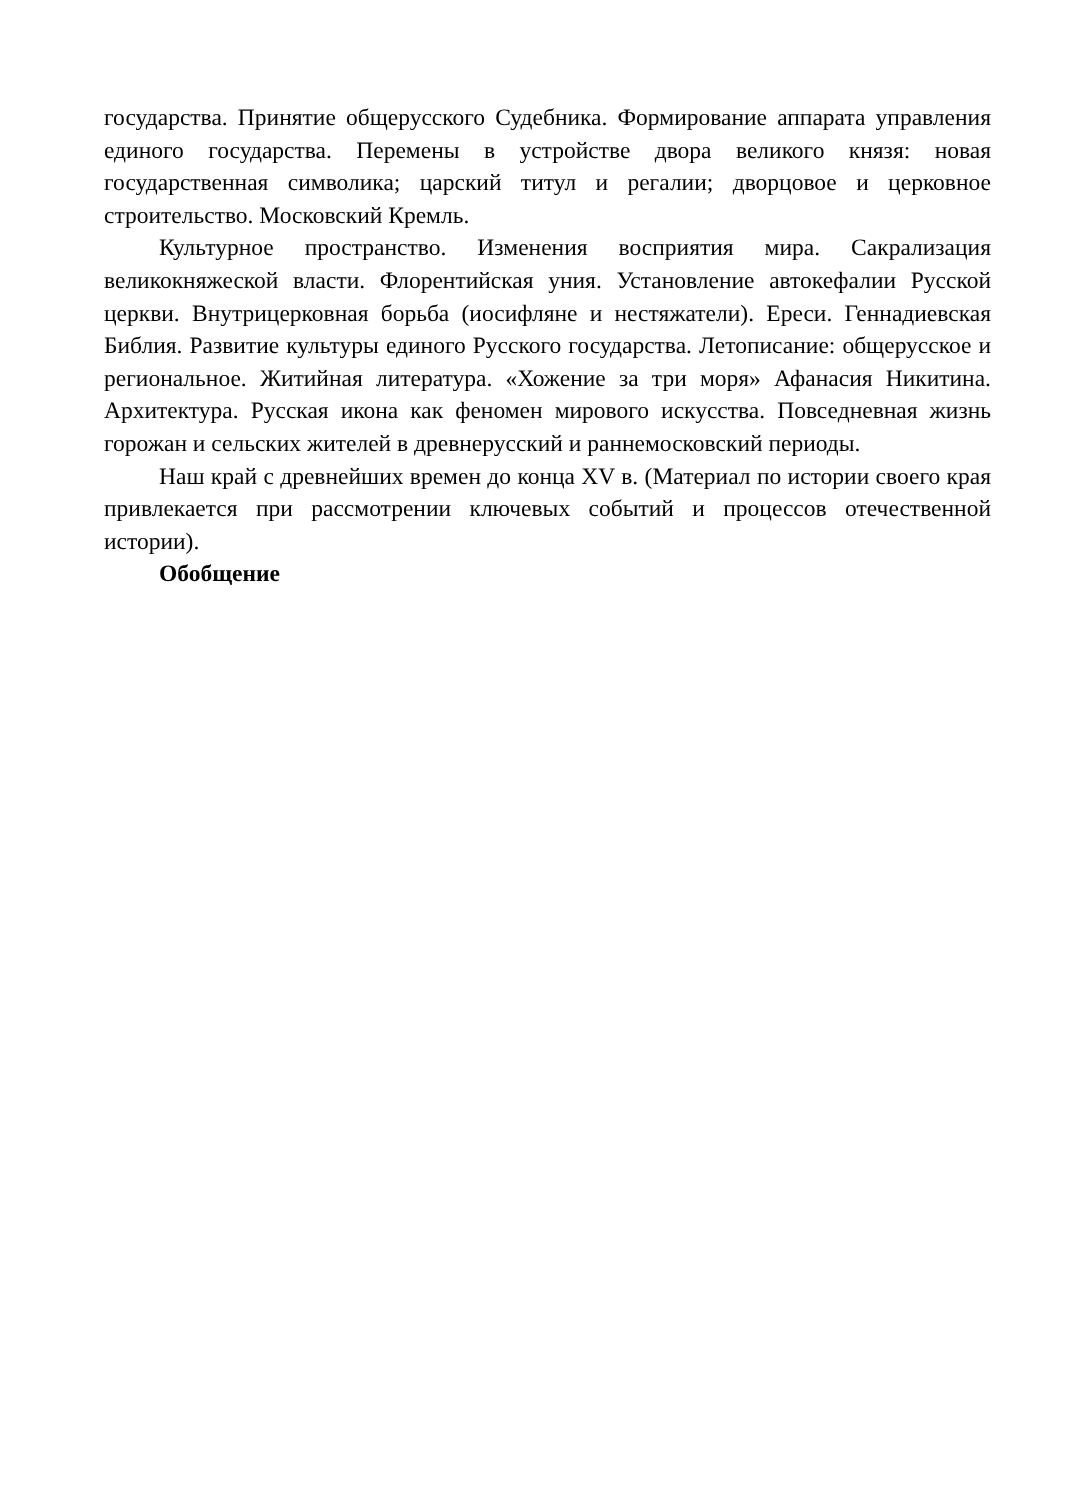государства. Принятие общерусского Судебника. Формирование аппарата управления единого государства. Перемены в устройстве двора великого князя: новая государственная символика; царский титул и регалии; дворцовое и церковное строительство. Московский Кремль.
Культурное пространство. Изменения восприятия мира. Сакрализация великокняжеской власти. Флорентийская уния. Установление автокефалии Русской церкви. Внутрицерковная борьба (иосифляне и нестяжатели). Ереси. Геннадиевская Библия. Развитие культуры единого Русского государства. Летописание: общерусское и региональное. Житийная литература. «Хожение за три моря» Афанасия Никитина. Архитектура. Русская икона как феномен мирового искусства. Повседневная жизнь горожан и сельских жителей в древнерусский и раннемосковский периоды.
Наш край с древнейших времен до конца XV в. (Материал по истории своего края привлекается при рассмотрении ключевых событий и процессов отечественной истории).
Обобщение